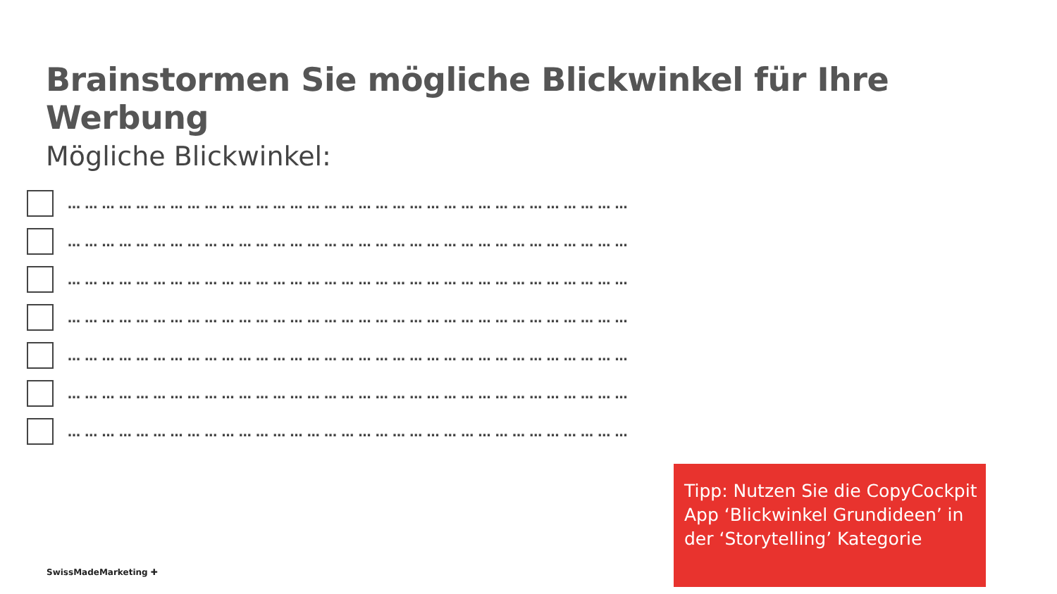Brainstormen Sie mögliche Blickwinkel für Ihre Werbung
Mögliche Blickwinkel:
… … … … … … … … … … … … … … … … … … … … … … … … … … … … … … … … …
… … … … … … … … … … … … … … … … … … … … … … … … … … … … … … … … …
… … … … … … … … … … … … … … … … … … … … … … … … … … … … … … … … …
… … … … … … … … … … … … … … … … … … … … … … … … … … … … … … … … …
… … … … … … … … … … … … … … … … … … … … … … … … … … … … … … … … …
… … … … … … … … … … … … … … … … … … … … … … … … … … … … … … … … …
… … … … … … … … … … … … … … … … … … … … … … … … … … … … … … … … …
Tipp: Nutzen Sie die CopyCockpit App ‘Blickwinkel Grundideen’ in der ‘Storytelling’ Kategorie
SwissMadeMarketing ✚